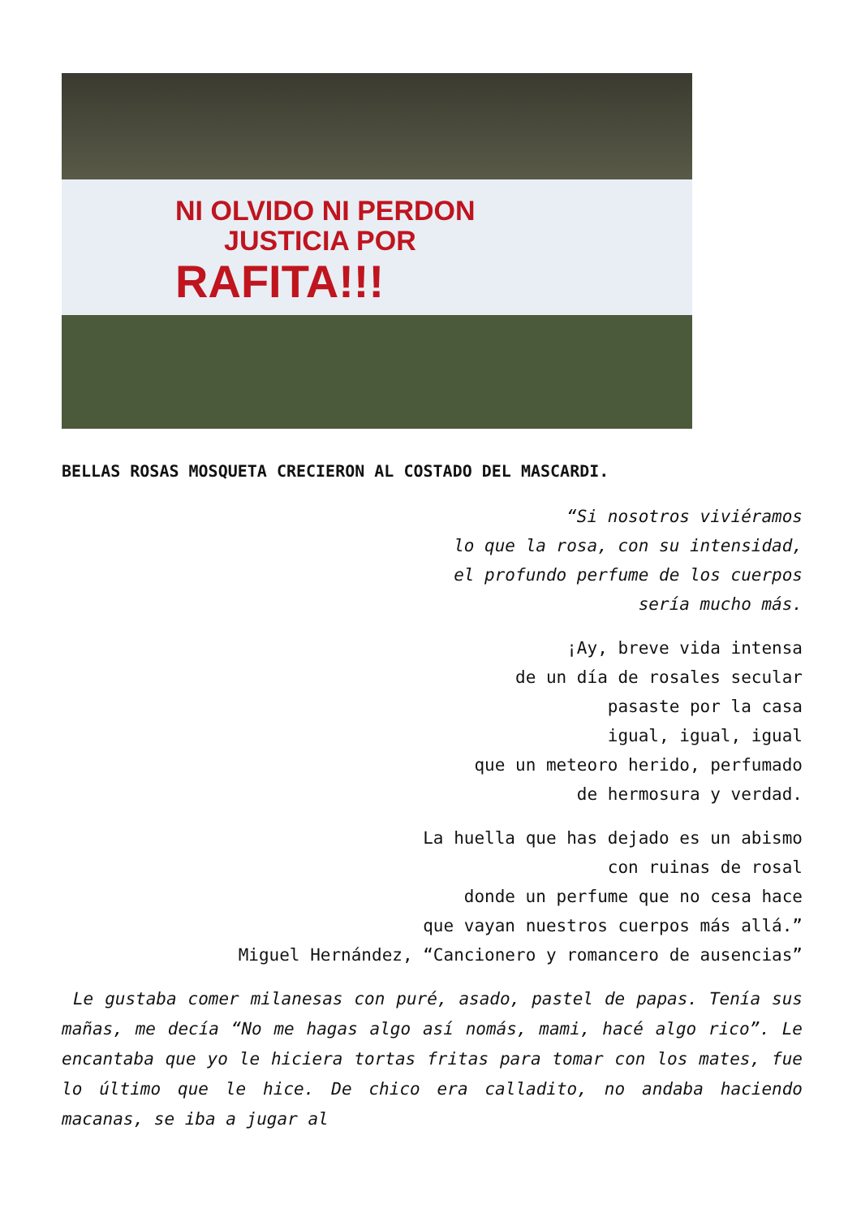NI OLVIDO NI PERDON
JUSTICIA POR
RAFITA!!!
BELLAS ROSAS MOSQUETA CRECIERON AL COSTADO DEL MASCARDI.
“Si nosotros viviéramos
lo que la rosa, con su intensidad,
el profundo perfume de los cuerpos
sería mucho más.
¡Ay, breve vida intensa
de un día de rosales secular
pasaste por la casa
igual, igual, igual
que un meteoro herido, perfumado
de hermosura y verdad.
La huella que has dejado es un abismo
con ruinas de rosal
donde un perfume que no cesa hace
que vayan nuestros cuerpos más allá.”
Miguel Hernández, “Cancionero y romancero de ausencias”
Le gustaba comer milanesas con puré, asado, pastel de papas. Tenía sus mañas, me decía “No me hagas algo así nomás, mami, hacé algo rico”. Le encantaba que yo le hiciera tortas fritas para tomar con los mates, fue lo último que le hice. De chico era calladito, no andaba haciendo macanas, se iba a jugar al